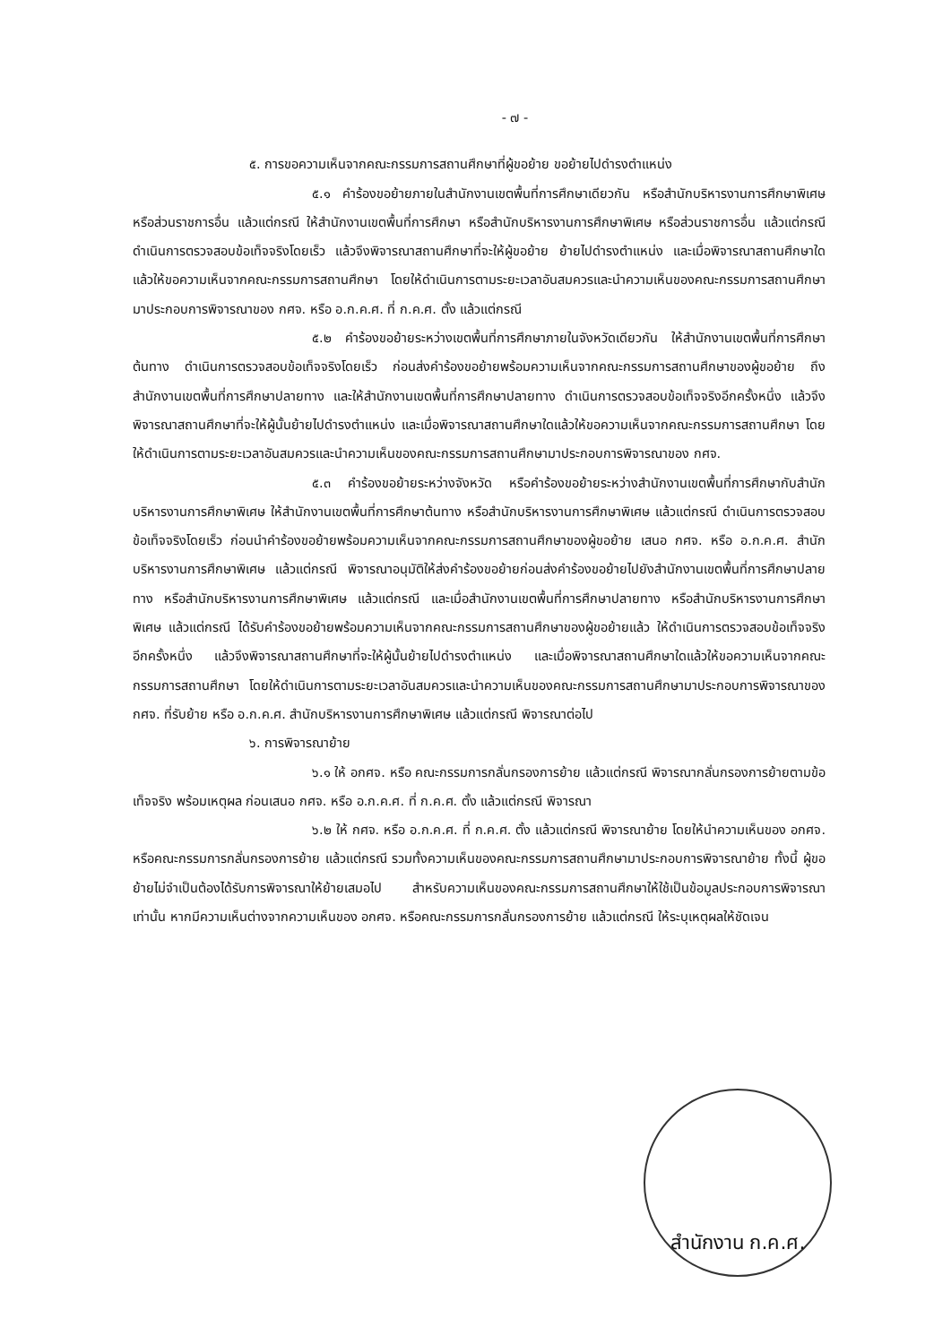- ๗ -
๕. การขอความเห็นจากคณะกรรมการสถานศึกษาที่ผู้ขอย้าย ขอย้ายไปดำรงตำแหน่ง
๕.๑ คำร้องขอย้ายภายในสำนักงานเขตพื้นที่การศึกษาเดียวกัน หรือสำนักบริหารงานการศึกษาพิเศษ หรือส่วนราชการอื่น แล้วแต่กรณี ให้สำนักงานเขตพื้นที่การศึกษา หรือสำนักบริหารงานการศึกษาพิเศษ หรือส่วนราชการอื่น แล้วแต่กรณี ดำเนินการตรวจสอบข้อเท็จจริงโดยเร็ว แล้วจึงพิจารณาสถานศึกษาที่จะให้ผู้ขอย้าย ย้ายไปดำรงตำแหน่ง และเมื่อพิจารณาสถานศึกษาใดแล้วให้ขอความเห็นจากคณะกรรมการสถานศึกษา โดยให้ดำเนินการตามระยะเวลาอันสมควรและนำความเห็นของคณะกรรมการสถานศึกษามาประกอบการพิจารณาของ กศจ. หรือ อ.ก.ค.ศ. ที่ ก.ค.ศ. ตั้ง แล้วแต่กรณี
๕.๒ คำร้องขอย้ายระหว่างเขตพื้นที่การศึกษาภายในจังหวัดเดียวกัน ให้สำนักงานเขตพื้นที่การศึกษาต้นทาง ดำเนินการตรวจสอบข้อเท็จจริงโดยเร็ว ก่อนส่งคำร้องขอย้ายพร้อมความเห็นจากคณะกรรมการสถานศึกษาของผู้ขอย้าย ถึงสำนักงานเขตพื้นที่การศึกษาปลายทาง และให้สำนักงานเขตพื้นที่การศึกษาปลายทาง ดำเนินการตรวจสอบข้อเท็จจริงอีกครั้งหนึ่ง แล้วจึงพิจารณาสถานศึกษาที่จะให้ผู้นั้นย้ายไปดำรงตำแหน่ง และเมื่อพิจารณาสถานศึกษาใดแล้วให้ขอความเห็นจากคณะกรรมการสถานศึกษา โดยให้ดำเนินการตามระยะเวลาอันสมควรและนำความเห็นของคณะกรรมการสถานศึกษามาประกอบการพิจารณาของ กศจ.
๕.๓ คำร้องขอย้ายระหว่างจังหวัด หรือคำร้องขอย้ายระหว่างสำนักงานเขตพื้นที่การศึกษากับสำนักบริหารงานการศึกษาพิเศษ ให้สำนักงานเขตพื้นที่การศึกษาต้นทาง หรือสำนักบริหารงานการศึกษาพิเศษ แล้วแต่กรณี ดำเนินการตรวจสอบข้อเท็จจริงโดยเร็ว ก่อนนำคำร้องขอย้ายพร้อมความเห็นจากคณะกรรมการสถานศึกษาของผู้ขอย้าย เสนอ กศจ. หรือ อ.ก.ค.ศ. สำนักบริหารงานการศึกษาพิเศษ แล้วแต่กรณี พิจารณาอนุมัติให้ส่งคำร้องขอย้ายก่อนส่งคำร้องขอย้ายไปยังสำนักงานเขตพื้นที่การศึกษาปลายทาง หรือสำนักบริหารงานการศึกษาพิเศษ แล้วแต่กรณี และเมื่อสำนักงานเขตพื้นที่การศึกษาปลายทาง หรือสำนักบริหารงานการศึกษาพิเศษ แล้วแต่กรณี ได้รับคำร้องขอย้ายพร้อมความเห็นจากคณะกรรมการสถานศึกษาของผู้ขอย้ายแล้ว ให้ดำเนินการตรวจสอบข้อเท็จจริงอีกครั้งหนึ่ง แล้วจึงพิจารณาสถานศึกษาที่จะให้ผู้นั้นย้ายไปดำรงตำแหน่ง และเมื่อพิจารณาสถานศึกษาใดแล้วให้ขอความเห็นจากคณะกรรมการสถานศึกษา โดยให้ดำเนินการตามระยะเวลาอันสมควรและนำความเห็นของคณะกรรมการสถานศึกษามาประกอบการพิจารณาของ กศจ. ที่รับย้าย หรือ อ.ก.ค.ศ. สำนักบริหารงานการศึกษาพิเศษ แล้วแต่กรณี พิจารณาต่อไป
๖. การพิจารณาย้าย
๖.๑ ให้ อกศจ. หรือ คณะกรรมการกลั่นกรองการย้าย แล้วแต่กรณี พิจารณากลั่นกรองการย้ายตามข้อเท็จจริง พร้อมเหตุผล ก่อนเสนอ กศจ. หรือ อ.ก.ค.ศ. ที่ ก.ค.ศ. ตั้ง แล้วแต่กรณี พิจารณา
๖.๒ ให้ กศจ. หรือ อ.ก.ค.ศ. ที่ ก.ค.ศ. ตั้ง แล้วแต่กรณี พิจารณาย้าย โดยให้นำความเห็นของ อกศจ. หรือคณะกรรมการกลั่นกรองการย้าย แล้วแต่กรณี รวมทั้งความเห็นของคณะกรรมการสถานศึกษามาประกอบการพิจารณาย้าย ทั้งนี้ ผู้ขอย้ายไม่จำเป็นต้องได้รับการพิจารณาให้ย้ายเสมอไป สำหรับความเห็นของคณะกรรมการสถานศึกษาให้ใช้เป็นข้อมูลประกอบการพิจารณาเท่านั้น หากมีความเห็นต่างจากความเห็นของ อกศจ. หรือคณะกรรมการกลั่นกรองการย้าย แล้วแต่กรณี ให้ระบุเหตุผลให้ชัดเจน
สำนักงาน ก.ค.ศ.